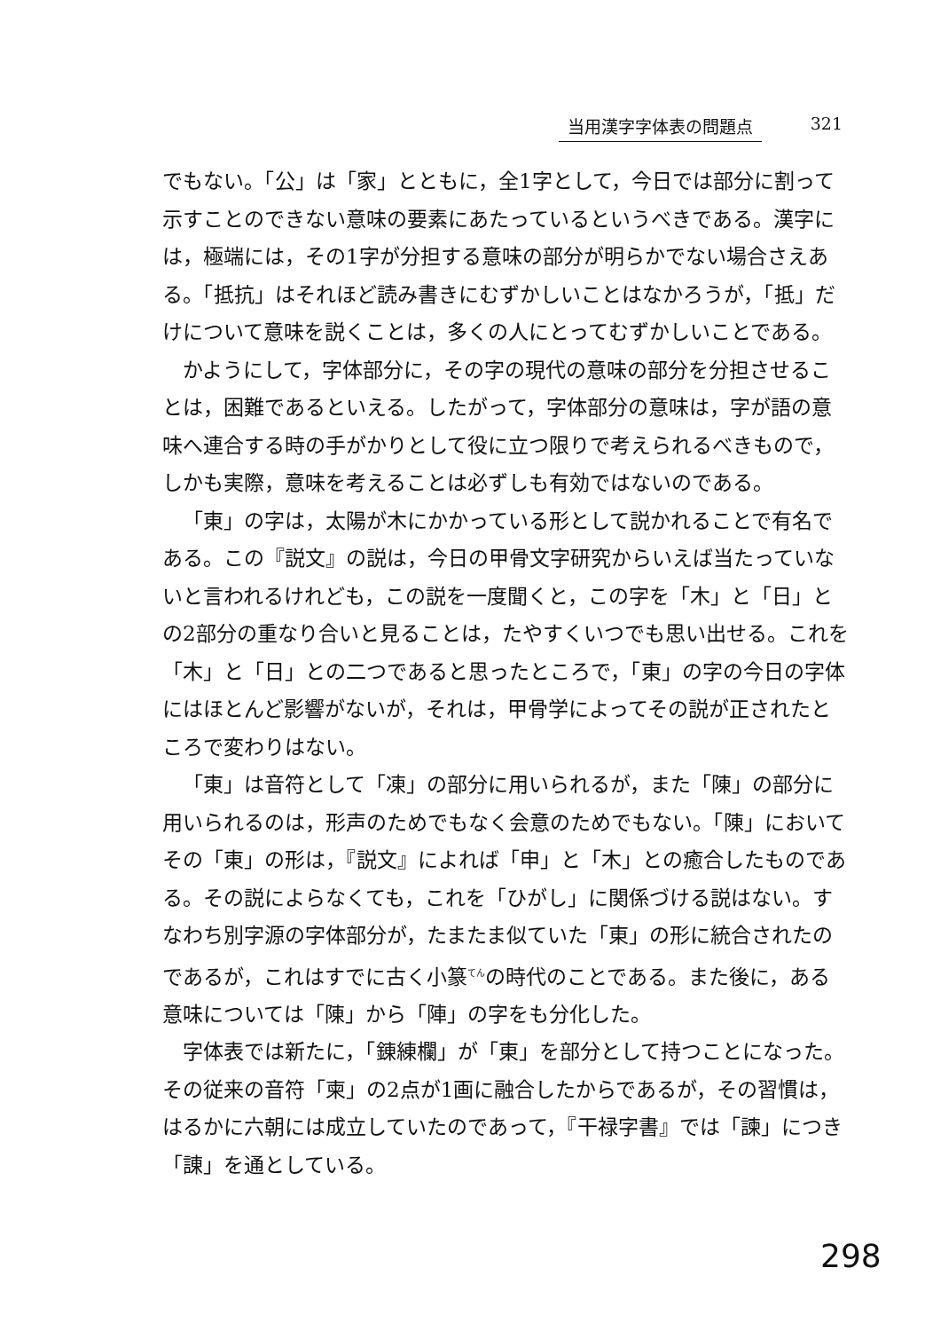当用漢字字体表の問題点 321
でもない。「公」は「家」とともに，全1字として，今日では部分に割って示すことのできない意味の要素にあたっているというべきである。漢字には，極端には，その1字が分担する意味の部分が明らかでない場合さえある。「抵抗」はそれほど読み書きにむずかしいことはなかろうが，「抵」だけについて意味を説くことは，多くの人にとってむずかしいことである。
かようにして，字体部分に，その字の現代の意味の部分を分担させることは，困難であるといえる。したがって，字体部分の意味は，字が語の意味へ連合する時の手がかりとして役に立つ限りで考えられるべきもので，しかも実際，意味を考えることは必ずしも有効ではないのである。
「東」の字は，太陽が木にかかっている形として説かれることで有名である。この『説文』の説は，今日の甲骨文字研究からいえば当たっていないと言われるけれども，この説を一度聞くと，この字を「木」と「日」との2部分の重なり合いと見ることは，たやすくいつでも思い出せる。これを「木」と「日」との二つであると思ったところで，「東」の字の今日の字体にはほとんど影響がないが，それは，甲骨学によってその説が正されたところで変わりはない。
「東」は音符として「凍」の部分に用いられるが，また「陳」の部分に用いられるのは，形声のためでもなく会意のためでもない。「陳」においてその「東」の形は，『説文』によれば「申」と「木」との癒合したものである。その説によらなくても，これを「ひがし」に関係づける説はない。すなわち別字源の字体部分が，たまたま似ていた「東」の形に統合されたのであるが，これはすでに古く小篆<sup>てん</sup>の時代のことである。また後に，ある意味については「陳」から「陣」の字をも分化した。
字体表では新たに，「錬練欄」が「東」を部分として持つことになった。その従来の音符「柬」の2点が1画に融合したからであるが，その習慣は，はるかに六朝には成立していたのであって，『干禄字書』では「諫」につき「諌」を通としている。
298